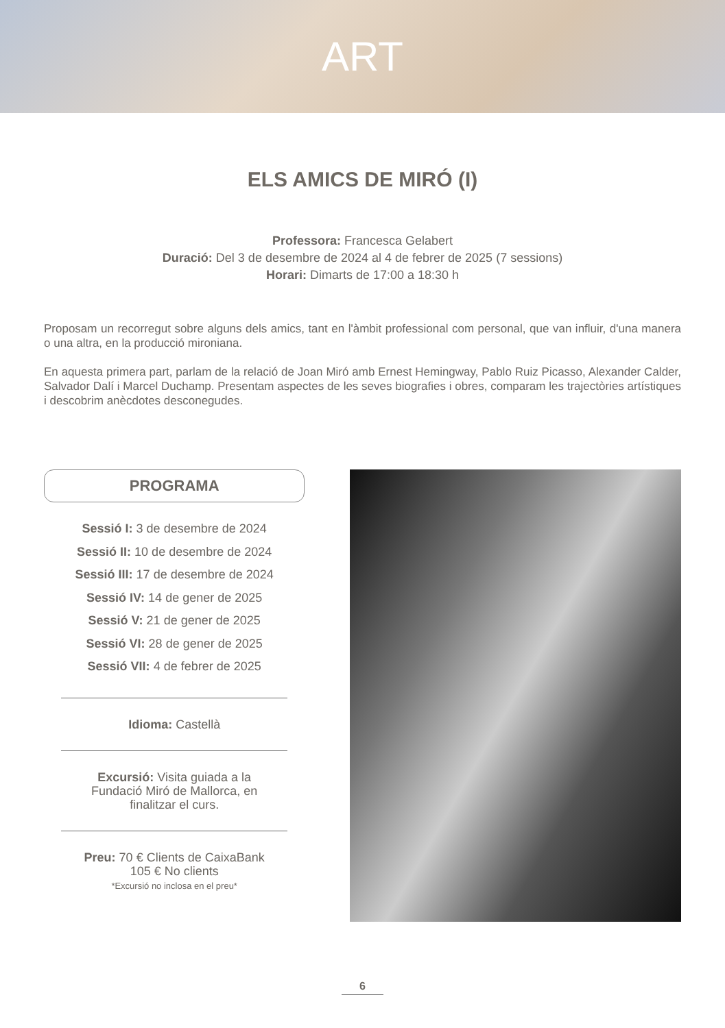ART
ELS AMICS DE MIRÓ (I)
Professora: Francesca Gelabert
Duració: Del 3 de desembre de 2024 al 4 de febrer de 2025 (7 sessions)
Horari: Dimarts de 17:00 a 18:30 h
Proposam un recorregut sobre alguns dels amics, tant en l'àmbit professional com personal, que van influir, d'una manera o una altra, en la producció mironiana.
En aquesta primera part, parlam de la relació de Joan Miró amb Ernest Hemingway, Pablo Ruiz Picasso, Alexander Calder, Salvador Dalí i Marcel Duchamp. Presentam aspectes de les seves biografies i obres, comparam les trajectòries artístiques i descobrim anècdotes desconegudes.
PROGRAMA
Sessió I: 3 de desembre de 2024
Sessió II: 10 de desembre de 2024
Sessió III: 17 de desembre de 2024
Sessió IV: 14 de gener de 2025
Sessió V: 21 de gener de 2025
Sessió VI: 28 de gener de 2025
Sessió VII: 4 de febrer de 2025
Idioma: Castellà
Excursió: Visita guiada a la
Fundació Miró de Mallorca, en
finalitzar el curs.
Preu: 70 € Clients de CaixaBank
105 € No clients
*Excursió no inclosa en el preu*
6